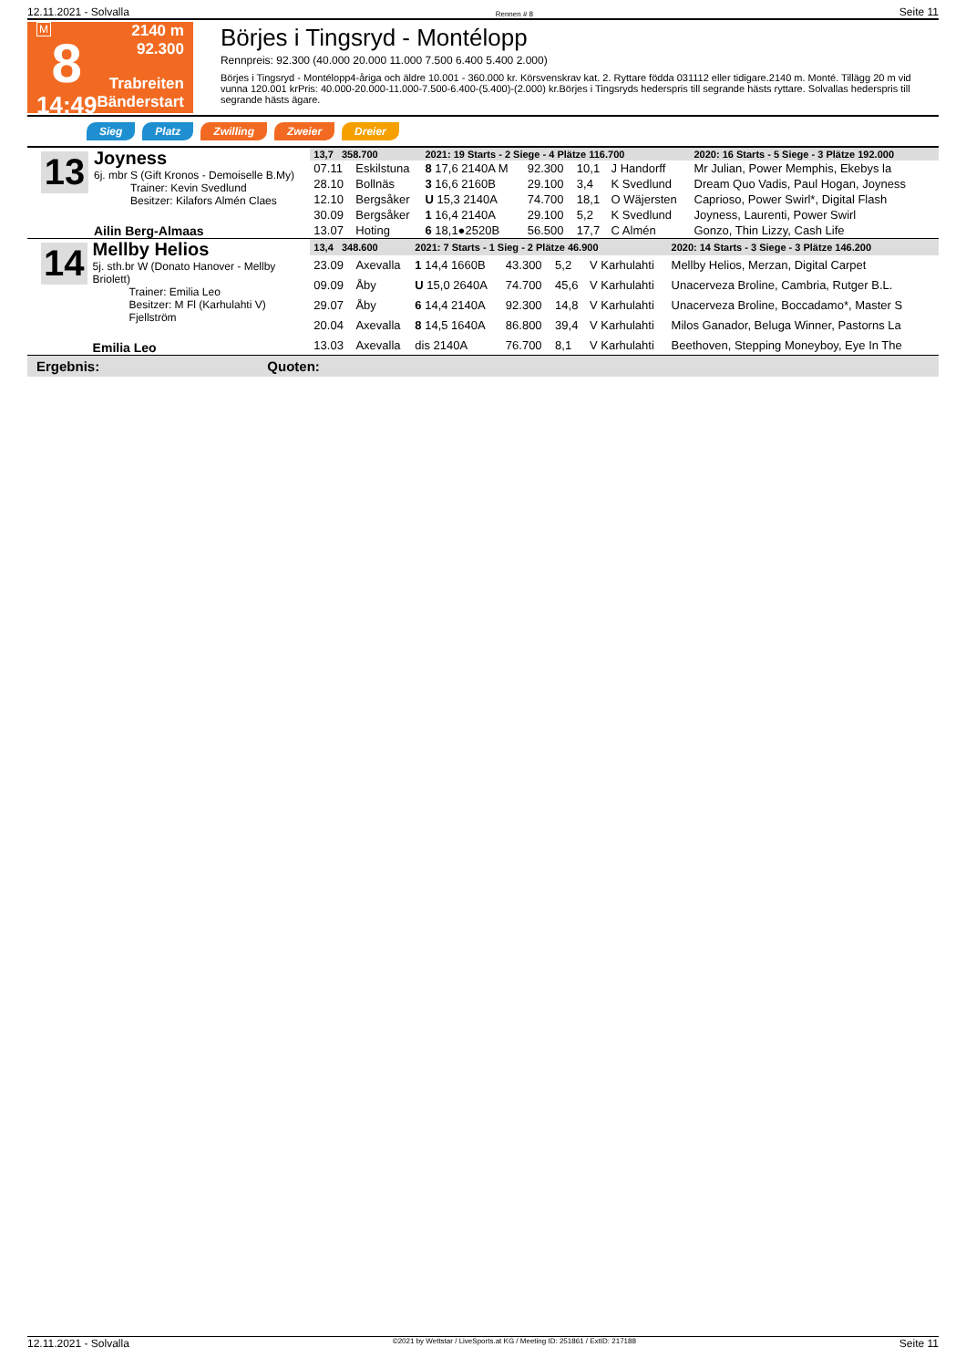12.11.2021 - Solvalla Rennen # 8 Seite 11
M
8
14:49
2140 m
92.300
Trabreiten
Bänderstart
Börjes i Tingsryd - Montélopp
Rennpreis: 92.300 (40.000 20.000 11.000 7.500 6.400 5.400 2.000)
Börjes i Tingsryd - Montélopp4-åriga och äldre 10.001 - 360.000 kr. Körsvenskrav kat. 2. Ryttare födda 031112 eller tidigare.2140 m. Monté. Tillägg 20 m vid vunna 120.001 krPris: 40.000-20.000-11.000-7.500-6.400-(5.400)-(2.000) kr.Börjes i Tingsryds hederspris till segrande hästs ryttare. Solvallas hederspris till segrande hästs ägare.
Sieg Platz Zwilling Zweier Dreier
13
Joyness
6j. mbr S (Gift Kronos - Demoiselle B.My)
Trainer: Kevin Svedlund
Besitzer: Kilafors Almén Claes
Ailin Berg-Almaas
| 13,7 358.700 | | 2021: 19 Starts - 2 Siege - 4 Plätze 116.700 | | | | 2020: 16 Starts - 5 Siege - 3 Plätze 192.000 |
| --- | --- | --- | --- | --- | --- | --- |
| 07.11 | Eskilstuna | 8 17,6 2140A M | 92.300 | 10,1 | J Handorff | Mr Julian, Power Memphis, Ekebys la |
| 28.10 | Bollnäs | 3 16,6 2160B | 29.100 | 3,4 | K Svedlund | Dream Quo Vadis, Paul Hogan, Joyness |
| 12.10 | Bergsåker | U 15,3 2140A | 74.700 | 18,1 | O Wäjersten | Caprioso, Power Swirl*, Digital Flash |
| 30.09 | Bergsåker | 1 16,4 2140A | 29.100 | 5,2 | K Svedlund | Joyness, Laurenti, Power Swirl |
| 13.07 | Hoting | 6 18,1●2520B | 56.500 | 17,7 | C Almén | Gonzo, Thin Lizzy, Cash Life |
14
Mellby Helios
5j. sth.br W (Donato Hanover - Mellby Briolett)
Trainer: Emilia Leo
Besitzer: M Fl (Karhulahti V) Fjellström
Emilia Leo
| 13,4 348.600 | | 2021: 7 Starts - 1 Sieg - 2 Plätze 46.900 | | | | 2020: 14 Starts - 3 Siege - 3 Plätze 146.200 |
| --- | --- | --- | --- | --- | --- | --- |
| 23.09 | Axevalla | 1 14,4 1660B | 43.300 | 5,2 | V Karhulahti | Mellby Helios, Merzan, Digital Carpet |
| 09.09 | Åby | U 15,0 2640A | 74.700 | 45,6 | V Karhulahti | Unacerveza Broline, Cambria, Rutger B.L. |
| 29.07 | Åby | 6 14,4 2140A | 92.300 | 14,8 | V Karhulahti | Unacerveza Broline, Boccadamo*, Master S |
| 20.04 | Axevalla | 8 14,5 1640A | 86.800 | 39,4 | V Karhulahti | Milos Ganador, Beluga Winner, Pastorns La |
| 13.03 | Axevalla | dis 2140A | 76.700 | 8,1 | V Karhulahti | Beethoven, Stepping Moneyboy, Eye In The |
Ergebnis: Quoten:
12.11.2021 - Solvalla ©2021 by Wettstar / LiveSports.at KG / Meeting ID: 251861 / ExtID: 217188 Seite 11